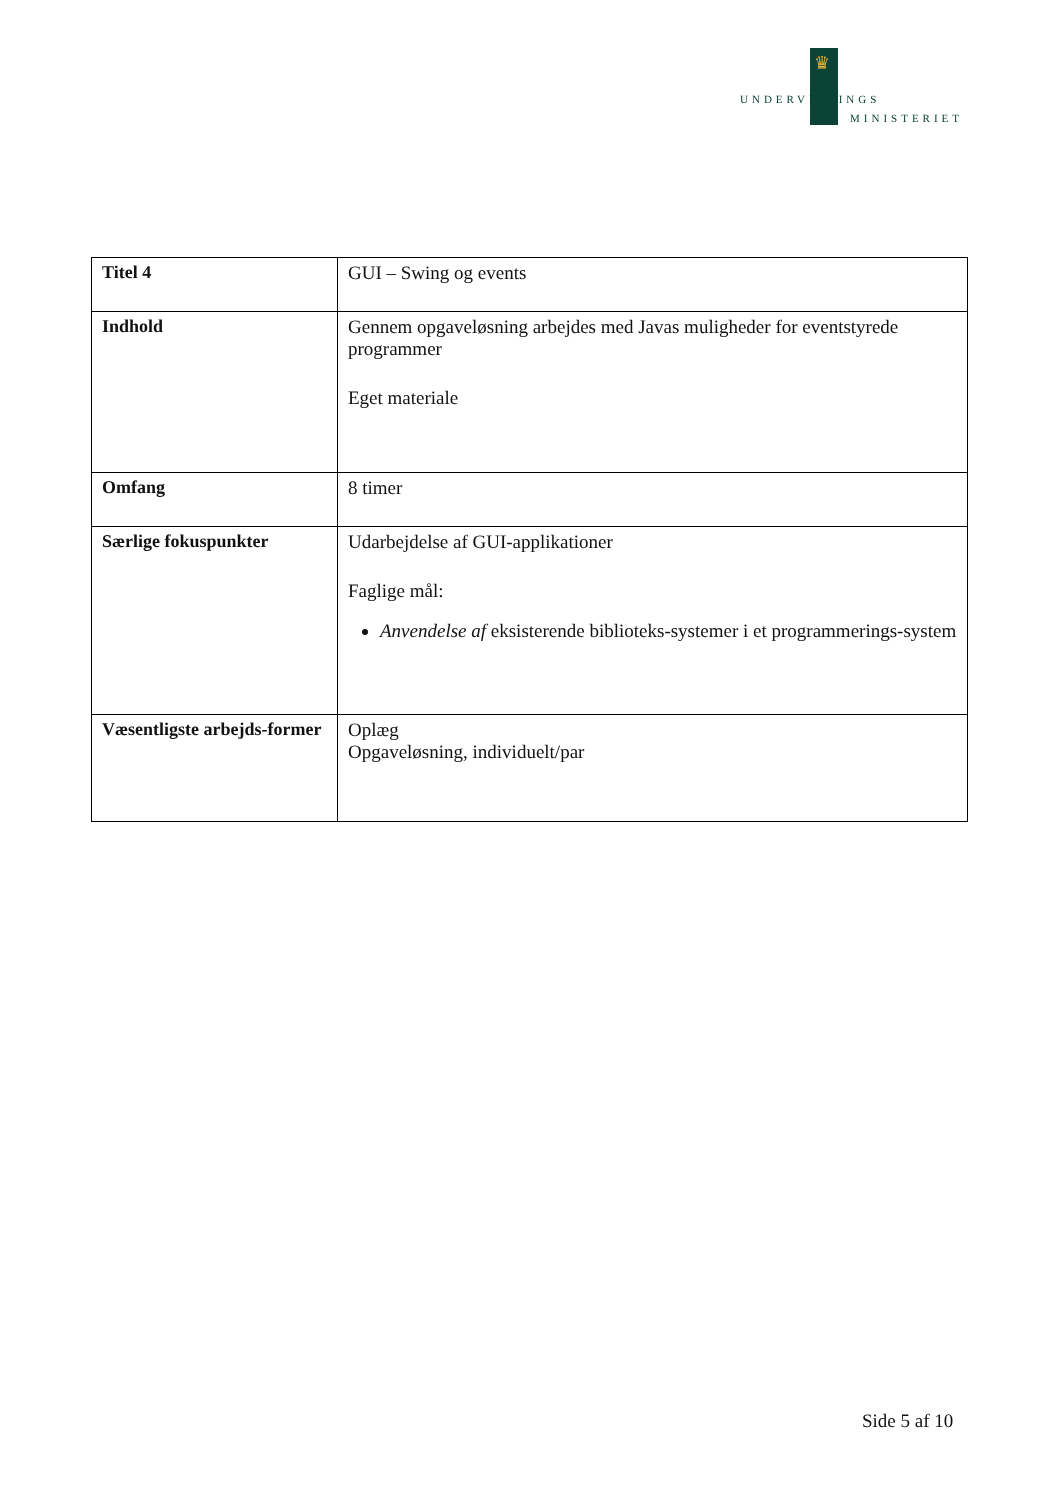♛
UNDERVISNINGS
MINISTERIET
| Titel 4 | GUI – Swing og events |
| Indhold | Gennem opgaveløsning arbejdes med Javas muligheder for eventstyrede programmer Eget materiale |
| Omfang | 8 timer |
| Særlige fokuspunkter | Udarbejdelse af GUI-applikationer Faglige mål: Anvendelse af eksisterende biblioteks-systemer i et programmerings-system |
| Væsentligste arbejds-former | Oplæg Opgaveløsning, individuelt/par |
Side 5 af 10